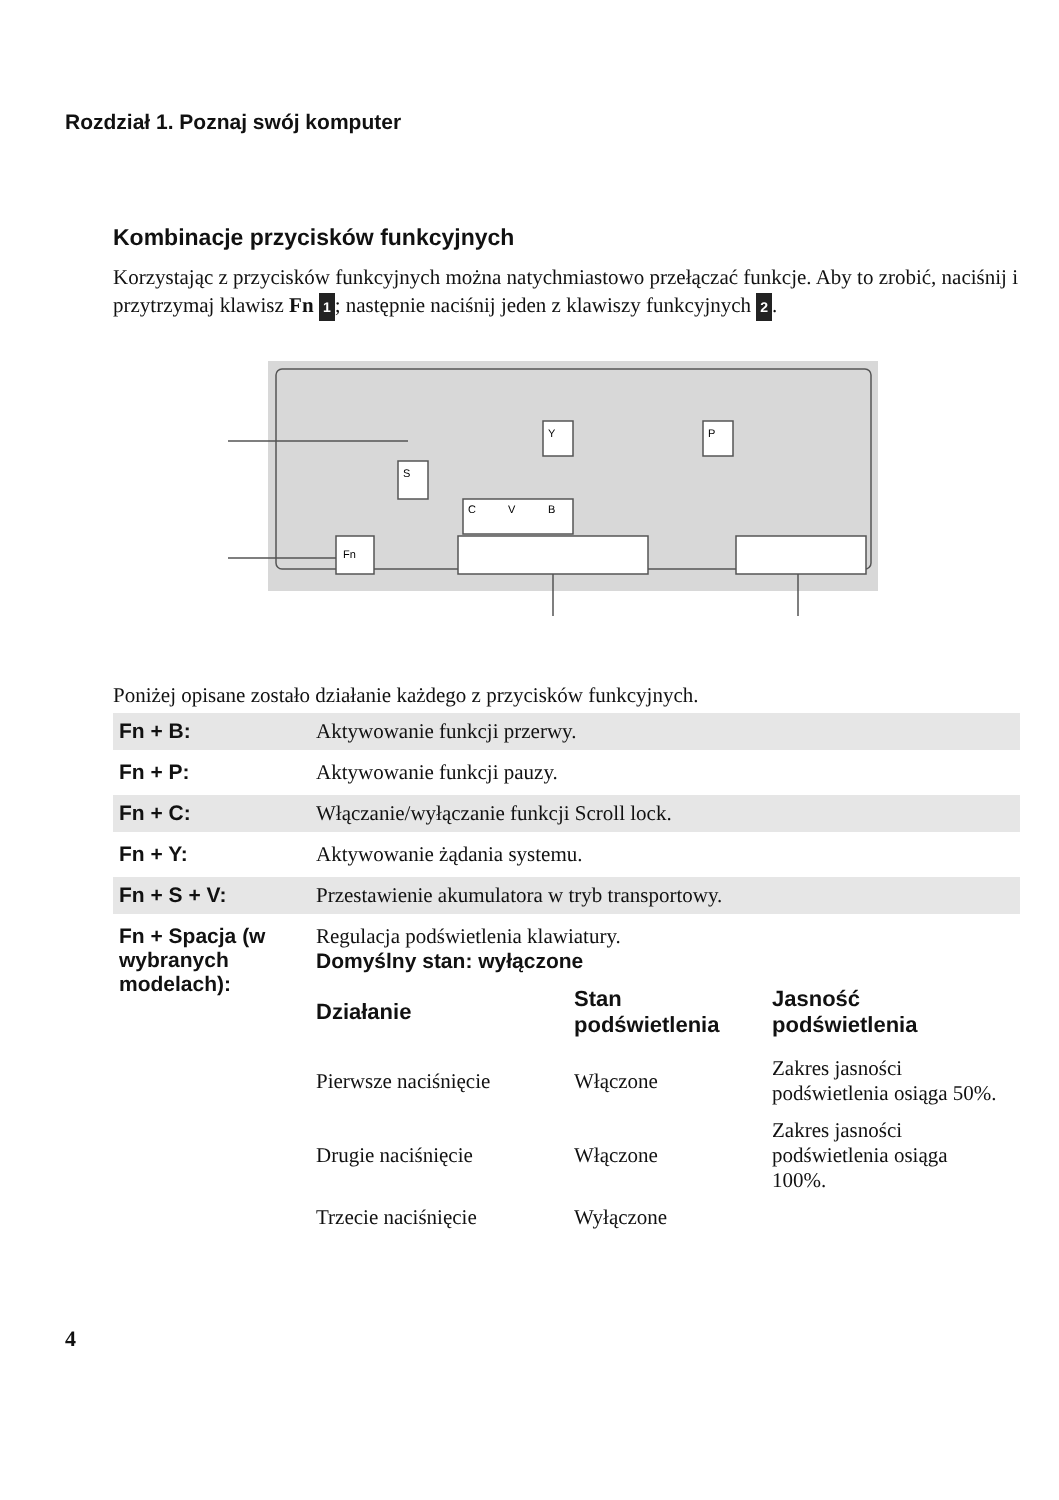Rozdział 1. Poznaj swój komputer
Kombinacje przycisków funkcyjnych
Korzystając z przycisków funkcyjnych można natychmiastowo przełączać funkcje. Aby to zrobić, naciśnij i przytrzymaj klawisz Fn 1; następnie naciśnij jeden z klawiszy funkcyjnych 2.
Y
P
S
C
V
B
Fn
Poniżej opisane zostało działanie każdego z przycisków funkcyjnych.
| Fn + B: | Aktywowanie funkcji przerwy. |
| Fn + P: | Aktywowanie funkcji pauzy. |
| Fn + C: | Włączanie/wyłączanie funkcji Scroll lock. |
| Fn + Y: | Aktywowanie żądania systemu. |
| Fn + S + V: | Przestawienie akumulatora w tryb transportowy. |
| Fn + Spacja (w wybranych modelach): | Regulacja podświetlenia klawiatury. Domyślny stan: wyłączone / Działanie / Stan podświetlenia / Jasność podświetlenia / / --- / --- / --- / / Pierwsze naciśnięcie / Włączone / Zakres jasności podświetlenia osiąga 50%. / / Drugie naciśnięcie / Włączone / Zakres jasności podświetlenia osiąga 100%. / / Trzecie naciśnięcie / Wyłączone / / |
4